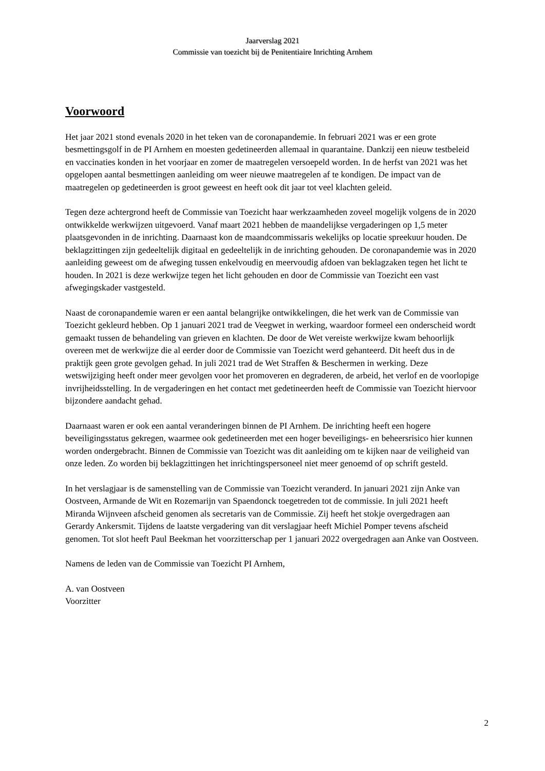Jaarverslag 2021
Commissie van toezicht bij de Penitentiaire Inrichting Arnhem
Voorwoord
Het jaar 2021 stond evenals 2020 in het teken van de coronapandemie. In februari 2021 was er een grote besmettingsgolf in de PI Arnhem en moesten gedetineerden allemaal in quarantaine. Dankzij een nieuw testbeleid en vaccinaties konden in het voorjaar en zomer de maatregelen versoepeld worden. In de herfst van 2021 was het opgelopen aantal besmettingen aanleiding om weer nieuwe maatregelen af te kondigen. De impact van de maatregelen op gedetineerden is groot geweest en heeft ook dit jaar tot veel klachten geleid.
Tegen deze achtergrond heeft de Commissie van Toezicht haar werkzaamheden zoveel mogelijk volgens de in 2020 ontwikkelde werkwijzen uitgevoerd. Vanaf maart 2021 hebben de maandelijkse vergaderingen op 1,5 meter plaatsgevonden in de inrichting. Daarnaast kon de maandcommissaris wekelijks op locatie spreekuur houden. De beklagzittingen zijn gedeeltelijk digitaal en gedeeltelijk in de inrichting gehouden. De coronapandemie was in 2020 aanleiding geweest om de afweging tussen enkelvoudig en meervoudig afdoen van beklagzaken tegen het licht te houden. In 2021 is deze werkwijze tegen het licht gehouden en door de Commissie van Toezicht een vast afwegingskader vastgesteld.
Naast de coronapandemie waren er een aantal belangrijke ontwikkelingen, die het werk van de Commissie van Toezicht gekleurd hebben. Op 1 januari 2021 trad de Veegwet in werking, waardoor formeel een onderscheid wordt gemaakt tussen de behandeling van grieven en klachten. De door de Wet vereiste werkwijze kwam behoorlijk overeen met de werkwijze die al eerder door de Commissie van Toezicht werd gehanteerd. Dit heeft dus in de praktijk geen grote gevolgen gehad. In juli 2021 trad de Wet Straffen & Beschermen in werking. Deze wetswijziging heeft onder meer gevolgen voor het promoveren en degraderen, de arbeid, het verlof en de voorlopige invrijheidsstelling. In de vergaderingen en het contact met gedetineerden heeft de Commissie van Toezicht hiervoor bijzondere aandacht gehad.
Daarnaast waren er ook een aantal veranderingen binnen de PI Arnhem. De inrichting heeft een hogere beveiligingsstatus gekregen, waarmee ook gedetineerden met een hoger beveiligings- en beheersrisico hier kunnen worden ondergebracht. Binnen de Commissie van Toezicht was dit aanleiding om te kijken naar de veiligheid van onze leden. Zo worden bij beklagzittingen het inrichtingspersoneel niet meer genoemd of op schrift gesteld.
In het verslagjaar is de samenstelling van de Commissie van Toezicht veranderd. In januari 2021 zijn Anke van Oostveen, Armande de Wit en Rozemarijn van Spaendonck toegetreden tot de commissie. In juli 2021 heeft Miranda Wijnveen afscheid genomen als secretaris van de Commissie. Zij heeft het stokje overgedragen aan Gerardy Ankersmit. Tijdens de laatste vergadering van dit verslagjaar heeft Michiel Pomper tevens afscheid genomen. Tot slot heeft Paul Beekman het voorzitterschap per 1 januari 2022 overgedragen aan Anke van Oostveen.
Namens de leden van de Commissie van Toezicht PI Arnhem,
A. van Oostveen
Voorzitter
2